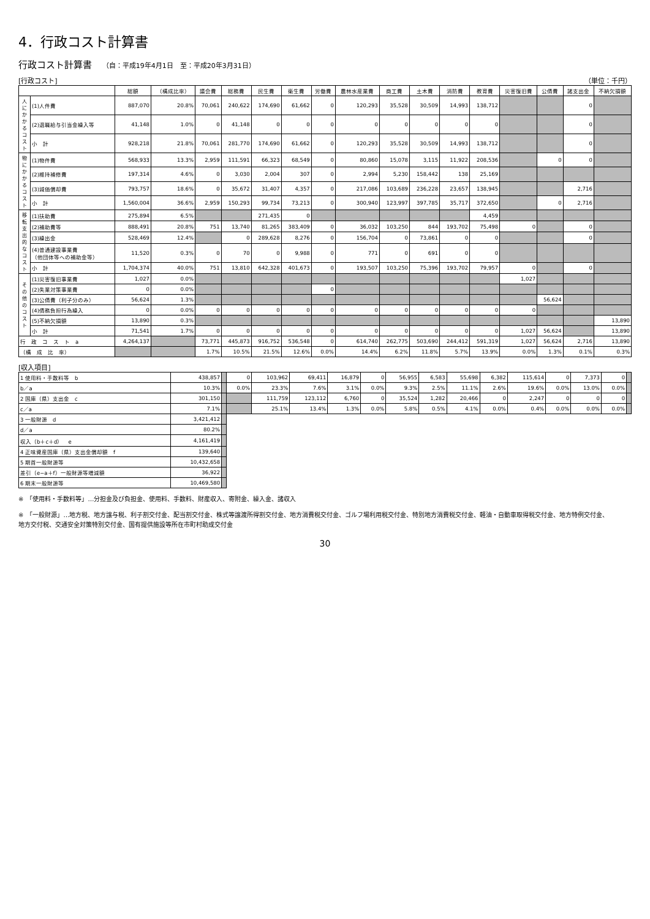4．行政コスト計算書
行政コスト計算書 （自：平成19年4月1日　至：平成20年3月31日）
[行政コスト] （単位：千円）
| | | 総額 | （構成比率） | 議会費 | 総務費 | 民生費 | 衛生費 | 労働費 | 農林水産業費 | 商工費 | 土木費 | 消防費 | 教育費 | 災害復旧費 | 公債費 | 諸支出金 | 不納欠損額 |
| --- | --- | --- | --- | --- | --- | --- | --- | --- | --- | --- | --- | --- | --- | --- | --- | --- | --- |
| 人にかかるコスト | (1)人件費 | 887,070 | 20.8% | 70,061 | 240,622 | 174,690 | 61,662 | 0 | 120,293 | 35,528 | 30,509 | 14,993 | 138,712 | | | 0 | |
| | (2)退職給与引当金繰入等 | 41,148 | 1.0% | 0 | 41,148 | 0 | 0 | 0 | 0 | 0 | 0 | 0 | 0 | | | 0 | |
| | 小 計 | 928,218 | 21.8% | 70,061 | 281,770 | 174,690 | 61,662 | 0 | 120,293 | 35,528 | 30,509 | 14,993 | 138,712 | | | 0 | |
| 物にかかるコスト | (1)物件費 | 568,933 | 13.3% | 2,959 | 111,591 | 66,323 | 68,549 | 0 | 80,860 | 15,078 | 3,115 | 11,922 | 208,536 | | 0 | 0 | |
| | (2)維持補修費 | 197,314 | 4.6% | 0 | 3,030 | 2,004 | 307 | 0 | 2,994 | 5,230 | 158,442 | 138 | 25,169 | | | | |
| | (3)減価償却費 | 793,757 | 18.6% | 0 | 35,672 | 31,407 | 4,357 | 0 | 217,086 | 103,689 | 236,228 | 23,657 | 138,945 | | | 2,716 | |
| | 小 計 | 1,560,004 | 36.6% | 2,959 | 150,293 | 99,734 | 73,213 | 0 | 300,940 | 123,997 | 397,785 | 35,717 | 372,650 | | 0 | 2,716 | |
| 移転支出的なコスト | (1)扶助費 | 275,894 | 6.5% | | | 271,435 | 0 | | | | | | 4,459 | | | | |
| | (2)補助費等 | 888,491 | 20.8% | 751 | 13,740 | 81,265 | 383,409 | 0 | 36,032 | 103,250 | 844 | 193,702 | 75,498 | 0 | | 0 | |
| | (3)繰出金 | 528,469 | 12.4% | | 0 | 289,628 | 8,276 | 0 | 156,704 | 0 | 73,861 | 0 | 0 | | | 0 | |
| | (4)普通建設事業費 （他団体等への補助金等） | 11,520 | 0.3% | 0 | 70 | 0 | 9,988 | 0 | 771 | 0 | 691 | 0 | 0 | | | | |
| | 小 計 | 1,704,374 | 40.0% | 751 | 13,810 | 642,328 | 401,673 | 0 | 193,507 | 103,250 | 75,396 | 193,702 | 79,957 | 0 | | 0 | |
| その他のコスト | (1)災害復旧事業費 | 1,027 | 0.0% | | | | | | | | | | | 1,027 | | | |
| | (2)失業対策事業費 | 0 | 0.0% | | | | | 0 | | | | | | | | | |
| | (3)公債費（利子分のみ） | 56,624 | 1.3% | | | | | | | | | | | | 56,624 | | |
| | (4)債務負担行為繰入 | 0 | 0.0% | 0 | 0 | 0 | 0 | 0 | 0 | 0 | 0 | 0 | 0 | 0 | | | |
| | (5)不納欠損額 | 13,890 | 0.3% | | | | | | | | | | | | | | 13,890 |
| | 小 計 | 71,541 | 1.7% | 0 | 0 | 0 | 0 | 0 | 0 | 0 | 0 | 0 | 0 | 1,027 | 56,624 | | 13,890 |
| 行 政 コ ス ト a | | 4,264,137 | | 73,771 | 445,873 | 916,752 | 536,548 | 0 | 614,740 | 262,775 | 503,690 | 244,412 | 591,319 | 1,027 | 56,624 | 2,716 | 13,890 |
| （構 成 比 率） | | | | 1.7% | 10.5% | 21.5% | 12.6% | 0.0% | 14.4% | 6.2% | 11.8% | 5.7% | 13.9% | 0.0% | 1.3% | 0.1% | 0.3% |
[収入項目]
| 1 使用料・手数料等 b | 438,857 | | 0 | 103,962 | 69,411 | 16,879 | 0 | 56,955 | 6,583 | 55,698 | 6,382 | 115,614 | 0 | 7,373 | 0 | |
| b／a | 10.3% | | 0.0% | 23.3% | 7.6% | 3.1% | 0.0% | 9.3% | 2.5% | 11.1% | 2.6% | 19.6% | 0.0% | 13.0% | 0.0% | |
| 2 国庫（県）支出金 c | 301,150 | | | 111,759 | 123,112 | 6,760 | 0 | 35,524 | 1,282 | 20,466 | 0 | 2,247 | 0 | 0 | 0 | |
| c／a | 7.1% | | | 25.1% | 13.4% | 1.3% | 0.0% | 5.8% | 0.5% | 4.1% | 0.0% | 0.4% | 0.0% | 0.0% | 0.0% | |
| 3 一般財源 d | 3,421,412 | | | | | | | | | | | | | | | |
| d／a | 80.2% | | | | | | | | | | | | | | | |
| 収入（b＋c＋d） e | 4,161,419 | | | | | | | | | | | | | | | |
| 4 正味資産国庫（県）支出金償却額 f | 139,640 | | | | | | | | | | | | | | | |
| 5 期首一般財源等 | 10,432,658 | | | | | | | | | | | | | | | |
| 差引（e−a＋f）一般財源等増減額 | 36,922 | | | | | | | | | | | | | | | |
| 6 期末一般財源等 | 10,469,580 | | | | | | | | | | | | | | | |
※　「使用料・手数料等」…分担金及び負担金、使用料、手数料、財産収入、寄附金、繰入金、諸収入
※　「一般財源」…地方税、地方譲与税、利子割交付金、配当割交付金、株式等譲渡所得割交付金、地方消費税交付金、ゴルフ場利用税交付金、特別地方消費税交付金、軽油・自動車取得税交付金、地方特例交付金、
地方交付税、交通安全対策特別交付金、国有提供施設等所在市町村助成交付金
30